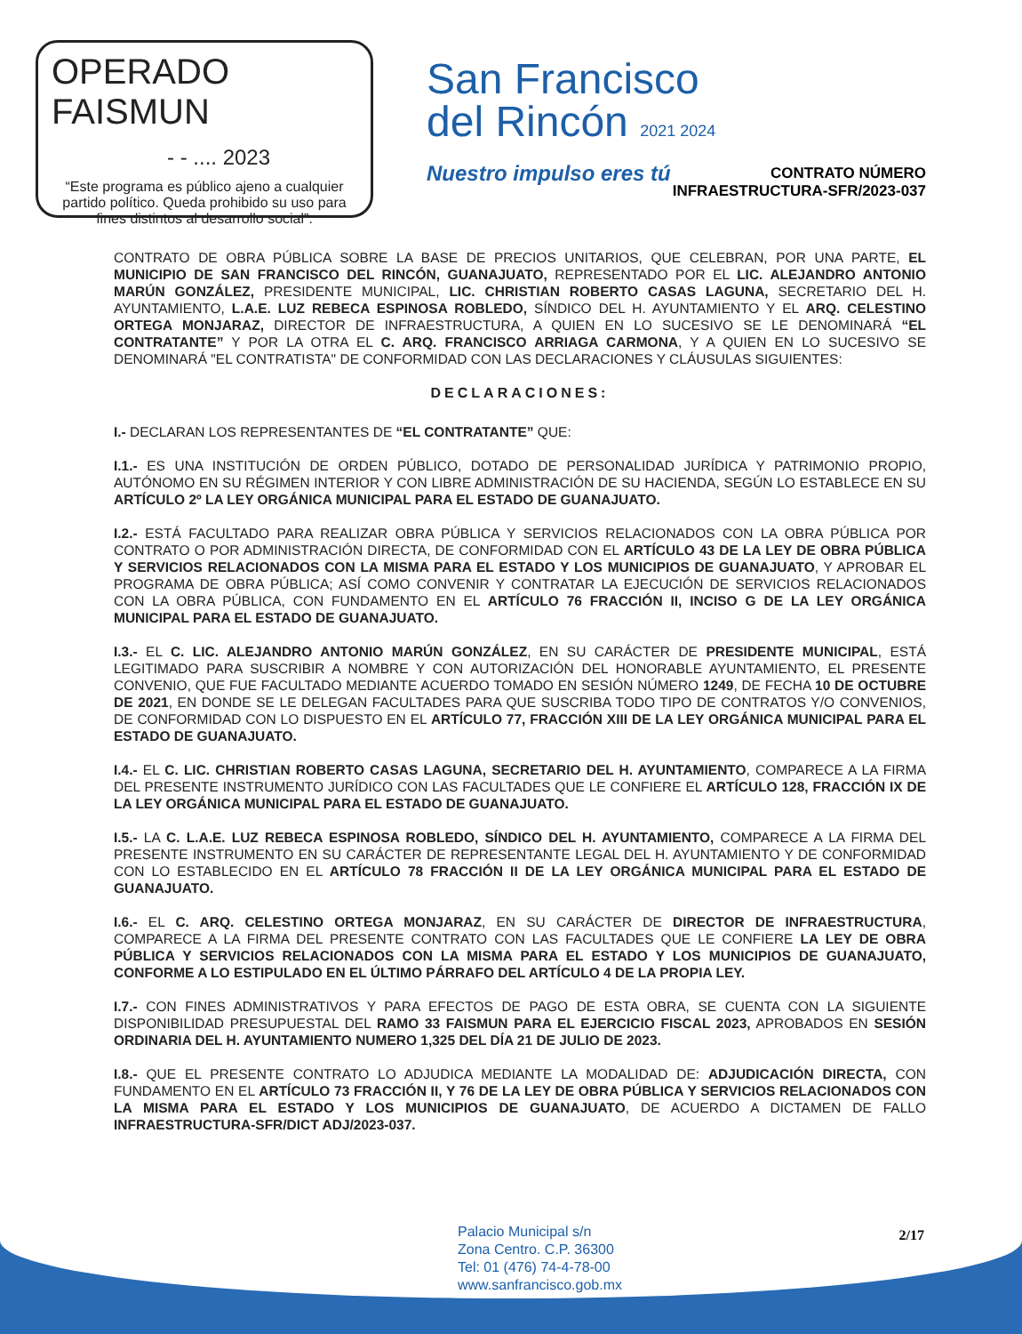OPERADO FAISMUN
- - .... 2023
“Este programa es público ajeno a cualquier partido político. Queda prohibido su uso para fines distintos al desarrollo social”.
San Francisco
del Rincón 2021 2024
Nuestro impulso eres tú
CONTRATO NÚMERO
INFRAESTRUCTURA-SFR/2023-037
CONTRATO DE OBRA PÚBLICA SOBRE LA BASE DE PRECIOS UNITARIOS, QUE CELEBRAN, POR UNA PARTE, EL MUNICIPIO DE SAN FRANCISCO DEL RINCÓN, GUANAJUATO, REPRESENTADO POR EL LIC. ALEJANDRO ANTONIO MARÚN GONZÁLEZ, PRESIDENTE MUNICIPAL, LIC. CHRISTIAN ROBERTO CASAS LAGUNA, SECRETARIO DEL H. AYUNTAMIENTO, L.A.E. LUZ REBECA ESPINOSA ROBLEDO, SÍNDICO DEL H. AYUNTAMIENTO Y EL ARQ. CELESTINO ORTEGA MONJARAZ, DIRECTOR DE INFRAESTRUCTURA, A QUIEN EN LO SUCESIVO SE LE DENOMINARÁ “EL CONTRATANTE” Y POR LA OTRA EL C. ARQ. FRANCISCO ARRIAGA CARMONA, Y A QUIEN EN LO SUCESIVO SE DENOMINARÁ "EL CONTRATISTA" DE CONFORMIDAD CON LAS DECLARACIONES Y CLÁUSULAS SIGUIENTES:
DECLARACIONES:
I.- DECLARAN LOS REPRESENTANTES DE “EL CONTRATANTE” QUE:
I.1.- ES UNA INSTITUCIÓN DE ORDEN PÚBLICO, DOTADO DE PERSONALIDAD JURÍDICA Y PATRIMONIO PROPIO, AUTÓNOMO EN SU RÉGIMEN INTERIOR Y CON LIBRE ADMINISTRACIÓN DE SU HACIENDA, SEGÚN LO ESTABLECE EN SU ARTÍCULO 2º LA LEY ORGÁNICA MUNICIPAL PARA EL ESTADO DE GUANAJUATO.
I.2.- ESTÁ FACULTADO PARA REALIZAR OBRA PÚBLICA Y SERVICIOS RELACIONADOS CON LA OBRA PÚBLICA POR CONTRATO O POR ADMINISTRACIÓN DIRECTA, DE CONFORMIDAD CON EL ARTÍCULO 43 DE LA LEY DE OBRA PÚBLICA Y SERVICIOS RELACIONADOS CON LA MISMA PARA EL ESTADO Y LOS MUNICIPIOS DE GUANAJUATO, Y APROBAR EL PROGRAMA DE OBRA PÚBLICA; ASÍ COMO CONVENIR Y CONTRATAR LA EJECUCIÓN DE SERVICIOS RELACIONADOS CON LA OBRA PÚBLICA, CON FUNDAMENTO EN EL ARTÍCULO 76 FRACCIÓN II, INCISO G DE LA LEY ORGÁNICA MUNICIPAL PARA EL ESTADO DE GUANAJUATO.
I.3.- EL C. LIC. ALEJANDRO ANTONIO MARÚN GONZÁLEZ, EN SU CARÁCTER DE PRESIDENTE MUNICIPAL, ESTÁ LEGITIMADO PARA SUSCRIBIR A NOMBRE Y CON AUTORIZACIÓN DEL HONORABLE AYUNTAMIENTO, EL PRESENTE CONVENIO, QUE FUE FACULTADO MEDIANTE ACUERDO TOMADO EN SESIÓN NÚMERO 1249, DE FECHA 10 DE OCTUBRE DE 2021, EN DONDE SE LE DELEGAN FACULTADES PARA QUE SUSCRIBA TODO TIPO DE CONTRATOS Y/O CONVENIOS, DE CONFORMIDAD CON LO DISPUESTO EN EL ARTÍCULO 77, FRACCIÓN XIII DE LA LEY ORGÁNICA MUNICIPAL PARA EL ESTADO DE GUANAJUATO.
I.4.- EL C. LIC. CHRISTIAN ROBERTO CASAS LAGUNA, SECRETARIO DEL H. AYUNTAMIENTO, COMPARECE A LA FIRMA DEL PRESENTE INSTRUMENTO JURÍDICO CON LAS FACULTADES QUE LE CONFIERE EL ARTÍCULO 128, FRACCIÓN IX DE LA LEY ORGÁNICA MUNICIPAL PARA EL ESTADO DE GUANAJUATO.
I.5.- LA C. L.A.E. LUZ REBECA ESPINOSA ROBLEDO, SÍNDICO DEL H. AYUNTAMIENTO, COMPARECE A LA FIRMA DEL PRESENTE INSTRUMENTO EN SU CARÁCTER DE REPRESENTANTE LEGAL DEL H. AYUNTAMIENTO Y DE CONFORMIDAD CON LO ESTABLECIDO EN EL ARTÍCULO 78 FRACCIÓN II DE LA LEY ORGÁNICA MUNICIPAL PARA EL ESTADO DE GUANAJUATO.
I.6.- EL C. ARQ. CELESTINO ORTEGA MONJARAZ, EN SU CARÁCTER DE DIRECTOR DE INFRAESTRUCTURA, COMPARECE A LA FIRMA DEL PRESENTE CONTRATO CON LAS FACULTADES QUE LE CONFIERE LA LEY DE OBRA PÚBLICA Y SERVICIOS RELACIONADOS CON LA MISMA PARA EL ESTADO Y LOS MUNICIPIOS DE GUANAJUATO, CONFORME A LO ESTIPULADO EN EL ÚLTIMO PÁRRAFO DEL ARTÍCULO 4 DE LA PROPIA LEY.
I.7.- CON FINES ADMINISTRATIVOS Y PARA EFECTOS DE PAGO DE ESTA OBRA, SE CUENTA CON LA SIGUIENTE DISPONIBILIDAD PRESUPUESTAL DEL RAMO 33 FAISMUN PARA EL EJERCICIO FISCAL 2023, APROBADOS EN SESIÓN ORDINARIA DEL H. AYUNTAMIENTO NUMERO 1,325 DEL DÍA 21 DE JULIO DE 2023.
I.8.- QUE EL PRESENTE CONTRATO LO ADJUDICA MEDIANTE LA MODALIDAD DE: ADJUDICACIÓN DIRECTA, CON FUNDAMENTO EN EL ARTÍCULO 73 FRACCIÓN II, Y 76 DE LA LEY DE OBRA PÚBLICA Y SERVICIOS RELACIONADOS CON LA MISMA PARA EL ESTADO Y LOS MUNICIPIOS DE GUANAJUATO, DE ACUERDO A DICTAMEN DE FALLO INFRAESTRUCTURA-SFR/DICT ADJ/2023-037.
Palacio Municipal s/n
Zona Centro. C.P. 36300
Tel: 01 (476) 74-4-78-00
www.sanfrancisco.gob.mx
2/17